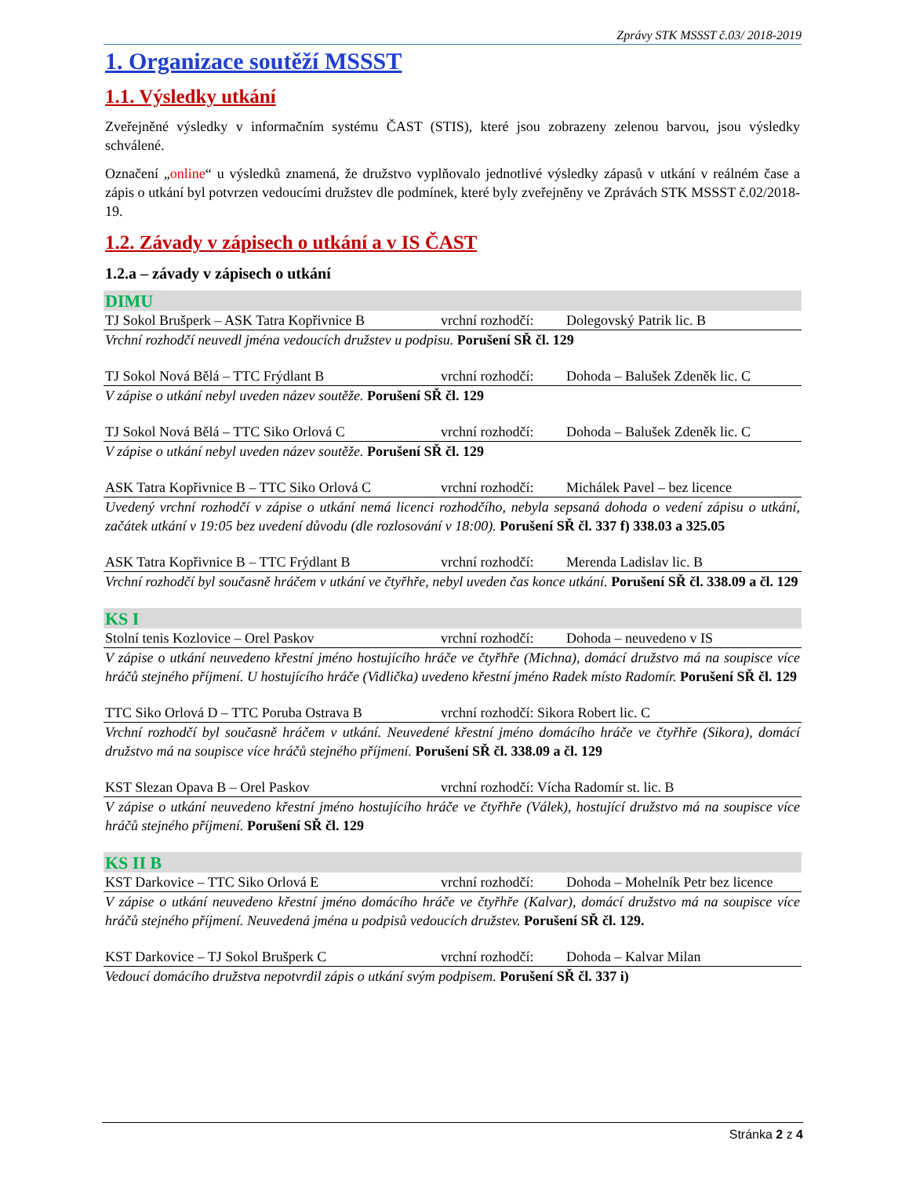Zprávy STK MSSST č.03/ 2018-2019
1. Organizace soutěží MSSST
1.1. Výsledky utkání
Zveřejněné výsledky v informačním systému ČAST (STIS), které jsou zobrazeny zelenou barvou, jsou výsledky schválené.
Označení „online“ u výsledků znamená, že družstvo vyplňovalo jednotlivé výsledky zápasů v utkání v reálném čase a zápis o utkání byl potvrzen vedoucími družstev dle podmínek, které byly zveřejněny ve Zprávách STK MSSST č.02/2018-19.
1.2. Závady v zápisech o utkání a v IS ČAST
1.2.a – závady v zápisech o utkání
DIMU
TJ Sokol Brušperk – ASK Tatra Kopřivnice B vrchní rozhodčí: Dolegovský Patrik lic. B
Vrchní rozhodčí neuvedl jména vedoucích družstev u podpisu. Porušení SŘ čl. 129
TJ Sokol Nová Bělá – TTC Frýdlant B vrchní rozhodčí: Dohoda – Balušek Zdeněk lic. C
V zápise o utkání nebyl uveden název soutěže. Porušení SŘ čl. 129
TJ Sokol Nová Bělá – TTC Siko Orlová C vrchní rozhodčí: Dohoda – Balušek Zdeněk lic. C
V zápise o utkání nebyl uveden název soutěže. Porušení SŘ čl. 129
ASK Tatra Kopřivnice B – TTC Siko Orlová C vrchní rozhodčí: Michálek Pavel – bez licence
Uvedený vrchní rozhodčí v zápise o utkání nemá licenci rozhodčího, nebyla sepsaná dohoda o vedení zápisu o utkání, začátek utkání v 19:05 bez uvedení důvodu (dle rozlosování v 18:00). Porušení SŘ čl. 337 f) 338.03 a 325.05
ASK Tatra Kopřivnice B – TTC Frýdlant B vrchní rozhodčí: Merenda Ladislav lic. B
Vrchní rozhodčí byl současně hráčem v utkání ve čtyřhře, nebyl uveden čas konce utkání. Porušení SŘ čl. 338.09 a čl. 129
KS I
Stolní tenis Kozlovice – Orel Paskov vrchní rozhodčí: Dohoda – neuvedeno v IS
V zápise o utkání neuvedeno křestní jméno hostujícího hráče ve čtyřhře (Michna), domácí družstvo má na soupisce více hráčů stejného příjmení. U hostujícího hráče (Vidlička) uvedeno křestní jméno Radek místo Radomír. Porušení SŘ čl. 129
TTC Siko Orlová D – TTC Poruba Ostrava B vrchní rozhodčí: Sikora Robert lic. C
Vrchní rozhodčí byl současně hráčem v utkání. Neuvedené křestní jméno domácího hráče ve čtyřhře (Sikora), domácí družstvo má na soupisce více hráčů stejného příjmení. Porušení SŘ čl. 338.09 a čl. 129
KST Slezan Opava B – Orel Paskov vrchní rozhodčí: Vícha Radomír st. lic. B
V zápise o utkání neuvedeno křestní jméno hostujícího hráče ve čtyřhře (Válek), hostující družstvo má na soupisce více hráčů stejného příjmení. Porušení SŘ čl. 129
KS II B
KST Darkovice – TTC Siko Orlová E vrchní rozhodčí: Dohoda – Mohelník Petr bez licence
V zápise o utkání neuvedeno křestní jméno domácího hráče ve čtyřhře (Kalvar), domácí družstvo má na soupisce více hráčů stejného příjmení. Neuvedená jména u podpisů vedoucích družstev. Porušení SŘ čl. 129.
KST Darkovice – TJ Sokol Brušperk C vrchní rozhodčí: Dohoda – Kalvar Milan
Vedoucí domácího družstva nepotvrdil zápis o utkání svým podpisem. Porušení SŘ čl. 337 i)
Stránka 2 z 4